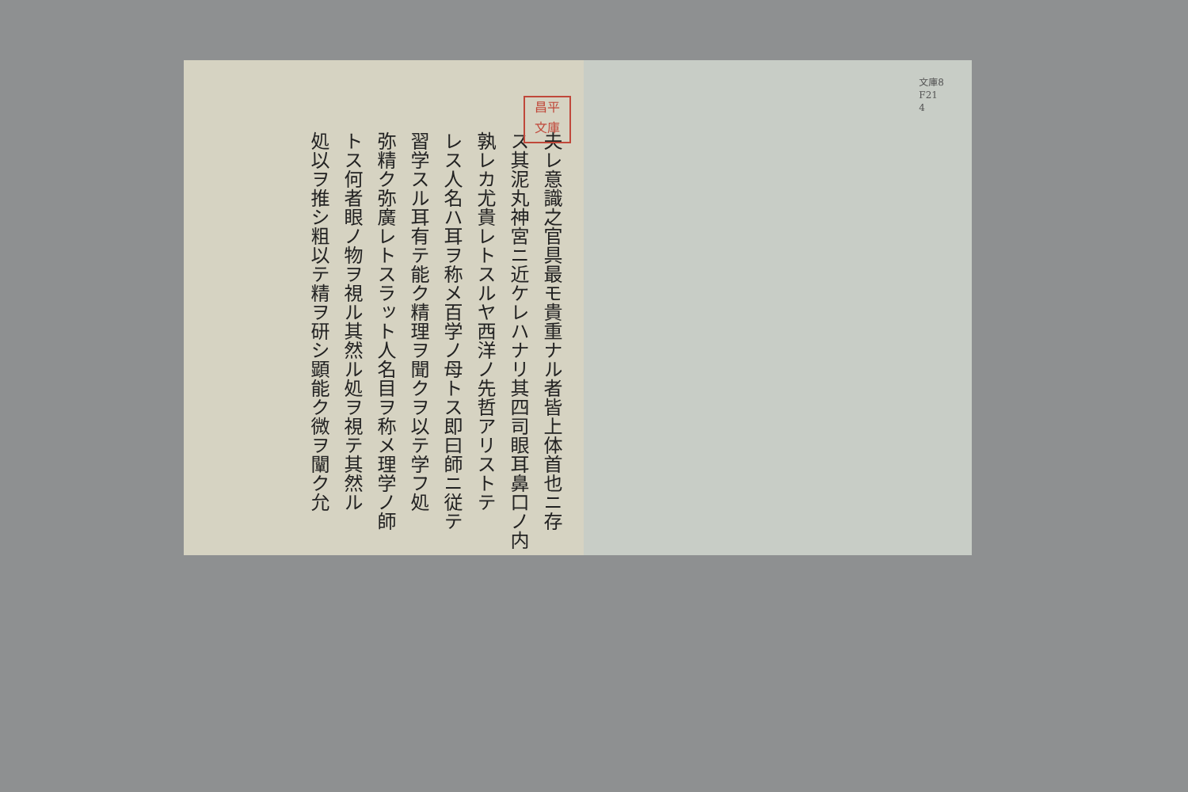昌平
文庫
夫レ意識之官具最モ貴重ナル者皆上体首也ニ存
ス其泥丸神宮ニ近ケレハナリ其四司眼耳鼻口ノ内
孰レカ尤貴レトスルヤ西洋ノ先哲アリストテ
レス人名ハ耳ヲ称メ百学ノ母トス即曰師ニ従テ
習学スル耳有テ能ク精理ヲ聞クヲ以テ学フ処
弥精ク弥廣レトスラット人名目ヲ称メ理学ノ師
トス何者眼ノ物ヲ視ル其然ル処ヲ視テ其然ル
処以ヲ推シ粗以テ精ヲ研シ顕能ク微ヲ闡ク允
文庫8
F21
4